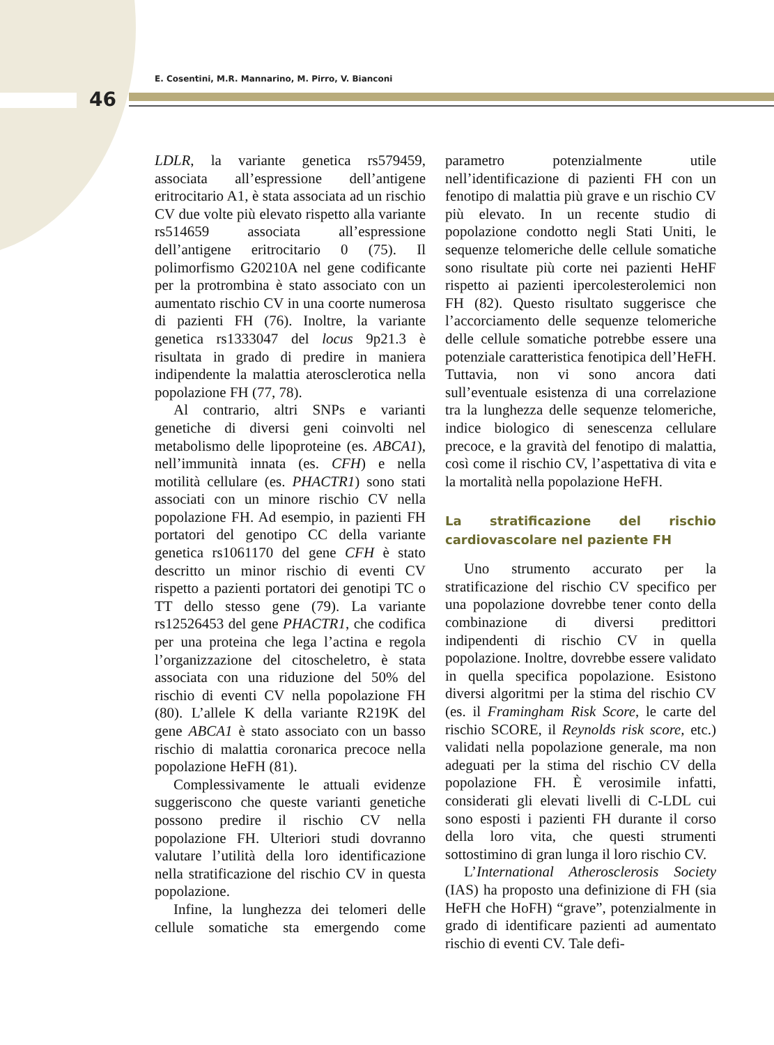E. Cosentini, M.R. Mannarino, M. Pirro, V. Bianconi
46
LDLR, la variante genetica rs579459, associata all’espressione dell’antigene eritrocitario A1, è stata associata ad un rischio CV due volte più elevato rispetto alla variante rs514659 associata all’espressione dell’antigene eritrocitario 0 (75). Il polimorfismo G20210A nel gene codificante per la protrombina è stato associato con un aumentato rischio CV in una coorte numerosa di pazienti FH (76). Inoltre, la variante genetica rs1333047 del locus 9p21.3 è risultata in grado di predire in maniera indipendente la malattia aterosclerotica nella popolazione FH (77, 78).
Al contrario, altri SNPs e varianti genetiche di diversi geni coinvolti nel metabolismo delle lipoproteine (es. ABCA1), nell’immunità innata (es. CFH) e nella motilità cellulare (es. PHACTR1) sono stati associati con un minore rischio CV nella popolazione FH. Ad esempio, in pazienti FH portatori del genotipo CC della variante genetica rs1061170 del gene CFH è stato descritto un minor rischio di eventi CV rispetto a pazienti portatori dei genotipi TC o TT dello stesso gene (79). La variante rs12526453 del gene PHACTR1, che codifica per una proteina che lega l’actina e regola l’organizzazione del citoscheletro, è stata associata con una riduzione del 50% del rischio di eventi CV nella popolazione FH (80). L’allele K della variante R219K del gene ABCA1 è stato associato con un basso rischio di malattia coronarica precoce nella popolazione HeFH (81).
Complessivamente le attuali evidenze suggeriscono che queste varianti genetiche possono predire il rischio CV nella popolazione FH. Ulteriori studi dovranno valutare l’utilità della loro identificazione nella stratificazione del rischio CV in questa popolazione.
Infine, la lunghezza dei telomeri delle cellule somatiche sta emergendo come parametro potenzialmente utile nell’identificazione di pazienti FH con un fenotipo di malattia più grave e un rischio CV più elevato. In un recente studio di popolazione condotto negli Stati Uniti, le sequenze telomeriche delle cellule somatiche sono risultate più corte nei pazienti HeHF rispetto ai pazienti ipercolesterolemici non FH (82). Questo risultato suggerisce che l’accorciamento delle sequenze telomeriche delle cellule somatiche potrebbe essere una potenziale caratteristica fenotipica dell’HeFH. Tuttavia, non vi sono ancora dati sull’eventuale esistenza di una correlazione tra la lunghezza delle sequenze telomeriche, indice biologico di senescenza cellulare precoce, e la gravità del fenotipo di malattia, così come il rischio CV, l’aspettativa di vita e la mortalità nella popolazione HeFH.
La stratificazione del rischio cardiovascolare nel paziente FH
Uno strumento accurato per la stratificazione del rischio CV specifico per una popolazione dovrebbe tener conto della combinazione di diversi predittori indipendenti di rischio CV in quella popolazione. Inoltre, dovrebbe essere validato in quella specifica popolazione. Esistono diversi algoritmi per la stima del rischio CV (es. il Framingham Risk Score, le carte del rischio SCORE, il Reynolds risk score, etc.) validati nella popolazione generale, ma non adeguati per la stima del rischio CV della popolazione FH. È verosimile infatti, considerati gli elevati livelli di C-LDL cui sono esposti i pazienti FH durante il corso della loro vita, che questi strumenti sottostimino di gran lunga il loro rischio CV.
L’International Atherosclerosis Society (IAS) ha proposto una definizione di FH (sia HeFH che HoFH) “grave”, potenzialmente in grado di identificare pazienti ad aumentato rischio di eventi CV. Tale defi-